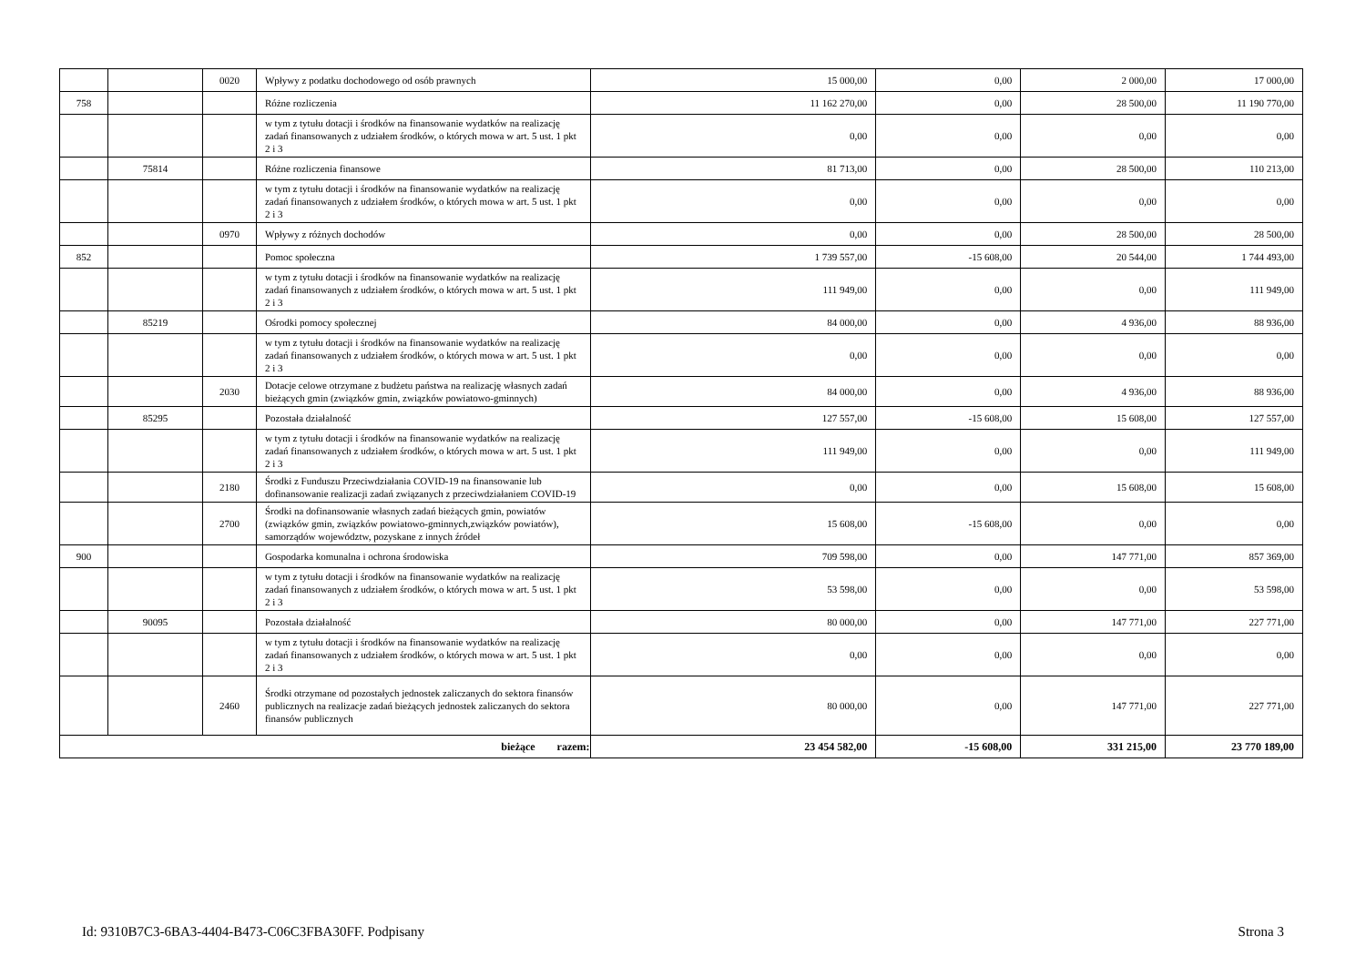| | | 0020 | Wpływy z podatku dochodowego od osób prawnych | 15 000,00 | 0,00 | 2 000,00 | 17 000,00 |
| 758 | | | Różne rozliczenia | 11 162 270,00 | 0,00 | 28 500,00 | 11 190 770,00 |
| | | | w tym z tytułu dotacji i środków na finansowanie wydatków na realizację zadań finansowanych z udziałem środków, o których mowa w art. 5 ust. 1 pkt 2 i 3 | 0,00 | 0,00 | 0,00 | 0,00 |
| | 75814 | | Różne rozliczenia finansowe | 81 713,00 | 0,00 | 28 500,00 | 110 213,00 |
| | | | w tym z tytułu dotacji i środków na finansowanie wydatków na realizację zadań finansowanych z udziałem środków, o których mowa w art. 5 ust. 1 pkt 2 i 3 | 0,00 | 0,00 | 0,00 | 0,00 |
| | | 0970 | Wpływy z różnych dochodów | 0,00 | 0,00 | 28 500,00 | 28 500,00 |
| 852 | | | Pomoc społeczna | 1 739 557,00 | -15 608,00 | 20 544,00 | 1 744 493,00 |
| | | | w tym z tytułu dotacji i środków na finansowanie wydatków na realizację zadań finansowanych z udziałem środków, o których mowa w art. 5 ust. 1 pkt 2 i 3 | 111 949,00 | 0,00 | 0,00 | 111 949,00 |
| | 85219 | | Ośrodki pomocy społecznej | 84 000,00 | 0,00 | 4 936,00 | 88 936,00 |
| | | | w tym z tytułu dotacji i środków na finansowanie wydatków na realizację zadań finansowanych z udziałem środków, o których mowa w art. 5 ust. 1 pkt 2 i 3 | 0,00 | 0,00 | 0,00 | 0,00 |
| | | 2030 | Dotacje celowe otrzymane z budżetu państwa na realizację własnych zadań bieżących gmin (związków gmin, związków powiatowo-gminnych) | 84 000,00 | 0,00 | 4 936,00 | 88 936,00 |
| | 85295 | | Pozostała działalność | 127 557,00 | -15 608,00 | 15 608,00 | 127 557,00 |
| | | | w tym z tytułu dotacji i środków na finansowanie wydatków na realizację zadań finansowanych z udziałem środków, o których mowa w art. 5 ust. 1 pkt 2 i 3 | 111 949,00 | 0,00 | 0,00 | 111 949,00 |
| | | 2180 | Środki z Funduszu Przeciwdziałania COVID-19 na finansowanie lub dofinansowanie realizacji zadań związanych z przeciwdziałaniem COVID-19 | 0,00 | 0,00 | 15 608,00 | 15 608,00 |
| | | 2700 | Środki na dofinansowanie własnych zadań bieżących gmin, powiatów (związków gmin, związków powiatowo-gminnych,związków powiatów), samorządów województw, pozyskane z innych źródeł | 15 608,00 | -15 608,00 | 0,00 | 0,00 |
| 900 | | | Gospodarka komunalna i ochrona środowiska | 709 598,00 | 0,00 | 147 771,00 | 857 369,00 |
| | | | w tym z tytułu dotacji i środków na finansowanie wydatków na realizację zadań finansowanych z udziałem środków, o których mowa w art. 5 ust. 1 pkt 2 i 3 | 53 598,00 | 0,00 | 0,00 | 53 598,00 |
| | 90095 | | Pozostała działalność | 80 000,00 | 0,00 | 147 771,00 | 227 771,00 |
| | | | w tym z tytułu dotacji i środków na finansowanie wydatków na realizację zadań finansowanych z udziałem środków, o których mowa w art. 5 ust. 1 pkt 2 i 3 | 0,00 | 0,00 | 0,00 | 0,00 |
| | | 2460 | Środki otrzymane od pozostałych jednostek zaliczanych do sektora finansów publicznych na realizacje zadań bieżących jednostek zaliczanych do sektora finansów publicznych | 80 000,00 | 0,00 | 147 771,00 | 227 771,00 |
| bieżące razem: | | | | 23 454 582,00 | -15 608,00 | 331 215,00 | 23 770 189,00 |
Id: 9310B7C3-6BA3-4404-B473-C06C3FBA30FF. Podpisany Strona 3